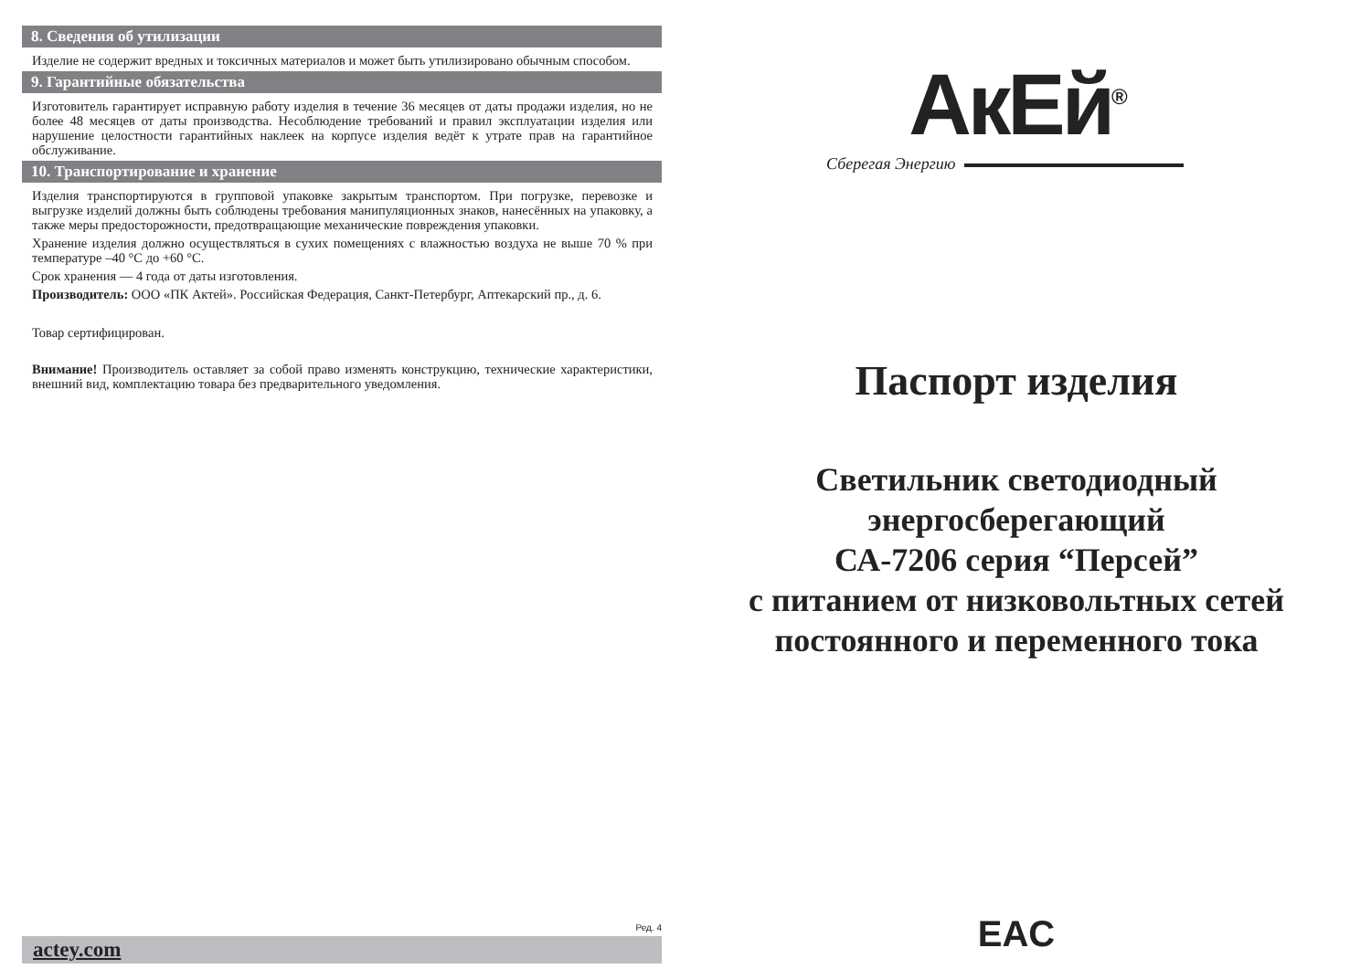8. Сведения об утилизации
Изделие не содержит вредных и токсичных материалов и может быть утилизировано обычным способом.
9. Гарантийные обязательства
Изготовитель гарантирует исправную работу изделия в течение 36 месяцев от даты продажи изделия, но не более 48 месяцев от даты производства. Несоблюдение требований и правил эксплуатации изделия или нарушение целостности гарантийных наклеек на корпусе изделия ведёт к утрате прав на гарантийное обслуживание.
10. Транспортирование и хранение
Изделия транспортируются в групповой упаковке закрытым транспортом. При погрузке, перевозке и выгрузке изделий должны быть соблюдены требования манипуляционных знаков, нанесённых на упаковку, а также меры предосторожности, предотвращающие механические повреждения упаковки.
Хранение изделия должно осуществляться в сухих помещениях с влажностью воздуха не выше 70 % при температуре –40 °С до +60 °С.
Срок хранения — 4 года от даты изготовления.
Производитель: ООО «ПК Актей». Российская Федерация, Санкт-Петербург, Аптекарский пр., д. 6.
Товар сертифицирован.
Внимание! Производитель оставляет за собой право изменять конструкцию, технические характеристики, внешний вид, комплектацию товара без предварительного уведомления.
Ред. 4
actey.com
АкЕй<sup>®</sup>
Сберегая Энергию
Паспорт изделия
Светильник светодиодный
энергосберегающий
СА-7206 серия “Персей”
с питанием от низковольтных сетей
постоянного и переменного тока
EAC